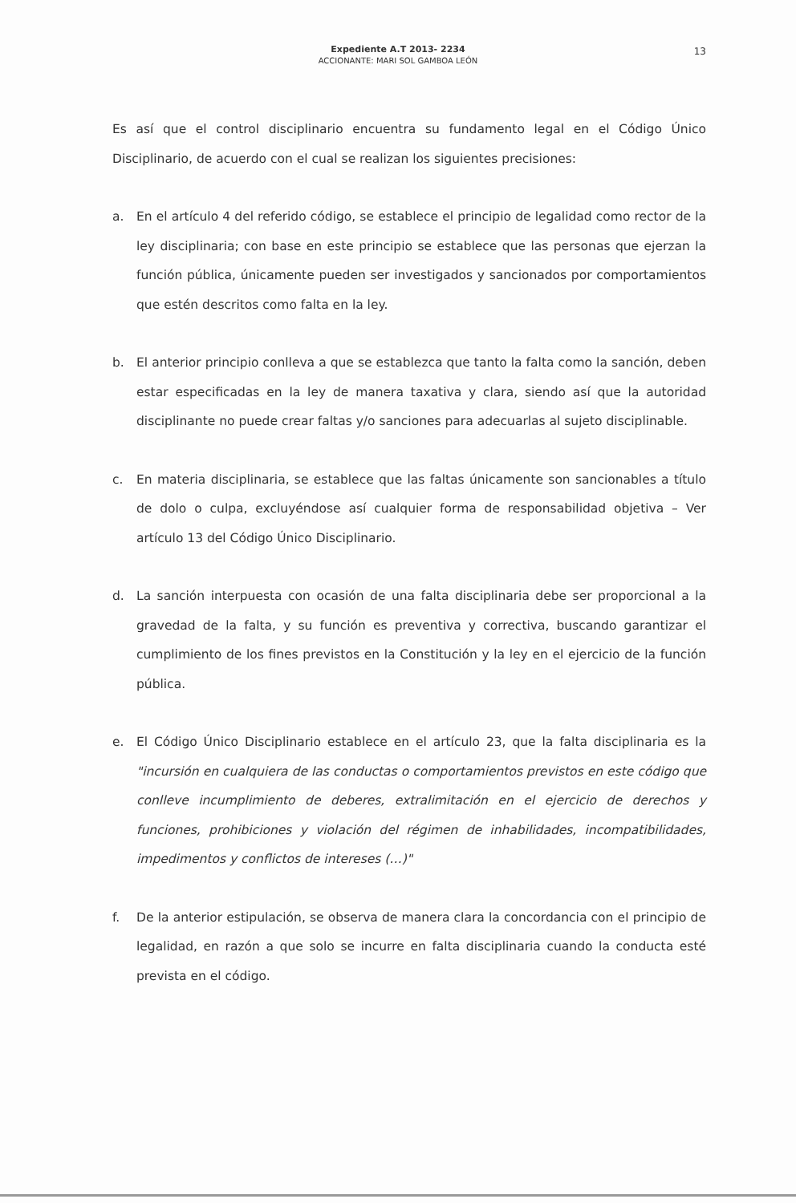Expediente A.T 2013- 2234
ACCIONANTE: MARI SOL GAMBOA LEÓN
13
Es así que el control disciplinario encuentra su fundamento legal en el Código Único Disciplinario, de acuerdo con el cual se realizan los siguientes precisiones:
a. En el artículo 4 del referido código, se establece el principio de legalidad como rector de la ley disciplinaria; con base en este principio se establece que las personas que ejerzan la función pública, únicamente pueden ser investigados y sancionados por comportamientos que estén descritos como falta en la ley.
b. El anterior principio conlleva a que se establezca que tanto la falta como la sanción, deben estar especificadas en la ley de manera taxativa y clara, siendo así que la autoridad disciplinante no puede crear faltas y/o sanciones para adecuarlas al sujeto disciplinable.
c. En materia disciplinaria, se establece que las faltas únicamente son sancionables a título de dolo o culpa, excluyéndose así cualquier forma de responsabilidad objetiva – Ver artículo 13 del Código Único Disciplinario.
d. La sanción interpuesta con ocasión de una falta disciplinaria debe ser proporcional a la gravedad de la falta, y su función es preventiva y correctiva, buscando garantizar el cumplimiento de los fines previstos en la Constitución y la ley en el ejercicio de la función pública.
e. El Código Único Disciplinario establece en el artículo 23, que la falta disciplinaria es la "incursión en cualquiera de las conductas o comportamientos previstos en este código que conlleve incumplimiento de deberes, extralimitación en el ejercicio de derechos y funciones, prohibiciones y violación del régimen de inhabilidades, incompatibilidades, impedimentos y conflictos de intereses (…)"
f. De la anterior estipulación, se observa de manera clara la concordancia con el principio de legalidad, en razón a que solo se incurre en falta disciplinaria cuando la conducta esté prevista en el código.